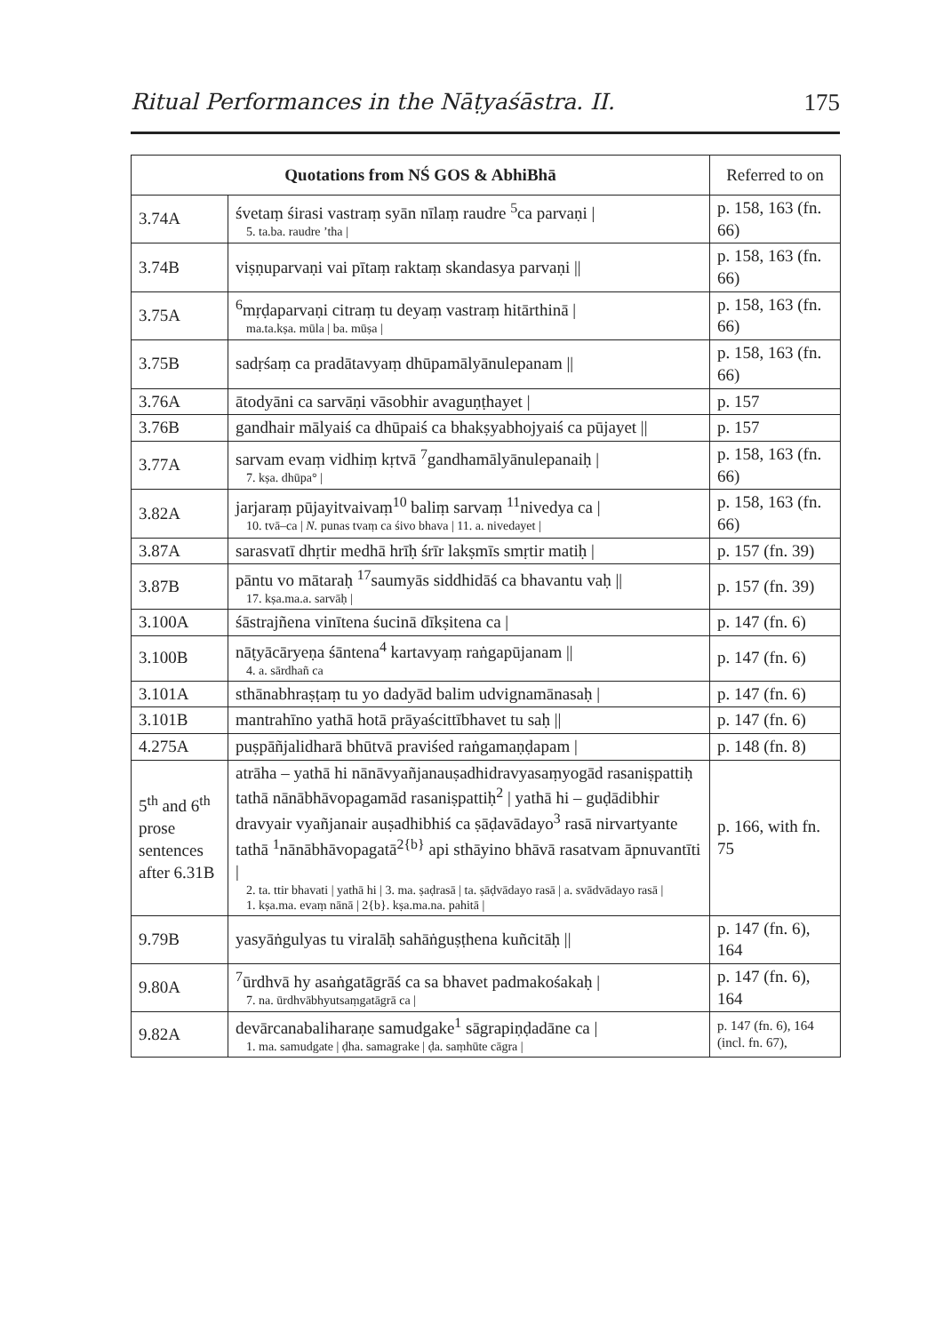Ritual Performances in the Nāṭyaśāstra. II. 175
| Quotations from NŚ GOS & AbhiBhā | | Referred to on |
| --- | --- | --- |
| 3.74A | śvetaṃ śirasi vastraṃ syān nīlaṃ raudre <sup>5</sup>ca parvaṇi / 5. ta.ba. raudre ’tha / | p. 158, 163 (fn. 66) |
| 3.74B | viṣṇuparvaṇi vai pītaṃ raktaṃ skandasya parvaṇi // | p. 158, 163 (fn. 66) |
| 3.75A | <sup>6</sup> mṛḍaparvaṇi citraṃ tu deyaṃ vastraṃ hitārthinā / ma.ta.kṣa. mūla / ba. mūṣa / | p. 158, 163 (fn. 66) |
| 3.75B | sadṛśaṃ ca pradātavyaṃ dhūpamālyānulepanam // | p. 158, 163 (fn. 66) |
| 3.76A | ātodyāni ca sarvāṇi vāsobhir avaguṇṭhayet / | p. 157 |
| 3.76B | gandhair mālyaiś ca dhūpaiś ca bhakṣyabhojyaiś ca pūjayet // | p. 157 |
| 3.77A | sarvam evaṃ vidhiṃ kṛtvā <sup>7</sup>gandhamālyānulepanaiḥ / 7. kṣa. dhūpa° / | p. 158, 163 (fn. 66) |
| 3.82A | jarjaraṃ pūjayitvaivaṃ<sup>10</sup> baliṃ sarvaṃ <sup>11</sup>nivedya ca / 10. tvā–ca / N. punas tvaṃ ca śivo bhava / 11. a. nivedayet / | p. 158, 163 (fn. 66) |
| 3.87A | sarasvatī dhṛtir medhā hrīḥ śrīr lakṣmīs smṛtir matiḥ / | p. 157 (fn. 39) |
| 3.87B | pāntu vo mātaraḥ <sup>17</sup>saumyās siddhidāś ca bhavantu vaḥ // 17. kṣa.ma.a. sarvāḥ / | p. 157 (fn. 39) |
| 3.100A | śāstrajñena vinītena śucinā dīkṣitena ca / | p. 147 (fn. 6) |
| 3.100B | nāṭyācāryeṇa śāntena<sup>4</sup> kartavyaṃ raṅgapūjanam // 4. a. sārdhañ ca | p. 147 (fn. 6) |
| 3.101A | sthānabhraṣṭaṃ tu yo dadyād balim udvignamānasaḥ / | p. 147 (fn. 6) |
| 3.101B | mantrahīno yathā hotā prāyaścittībhavet tu saḥ // | p. 147 (fn. 6) |
| 4.275A | puṣpāñjalidharā bhūtvā praviśed raṅgamaṇḍapam / | p. 148 (fn. 8) |
| 5<sup>th</sup> and 6<sup>th</sup> prose sentences after 6.31B | atrāha – yathā hi nānāvyañjanauṣadhidravyasaṃyogād rasaniṣpattiḥ tathā nānābhāvopagamād rasaniṣpattiḥ<sup>2</sup> / yathā hi – guḍādibhir dravyair vyañjanair auṣadhibhiś ca ṣāḍavādayo<sup>3</sup> rasā nirvartyante tathā <sup>1</sup>nānābhāvopagatā<sup>2{b}</sup> api sthāyino bhāvā rasatvam āpnuvantīti / 2. ta. ttir bhavati / yathā hi / 3. ma. ṣaḍrasā / ta. ṣāḍvādayo rasā / a. svādvādayo rasā / 1. kṣa.ma. evaṃ nānā / 2{b}. kṣa.ma.na. pahitā / | p. 166, with fn. 75 |
| 9.79B | yasyāṅgulyas tu viralāḥ sahāṅguṣṭhena kuñcitāḥ // | p. 147 (fn. 6), 164 |
| 9.80A | <sup>7</sup> ūrdhvā hy asaṅgatāgrāś ca sa bhavet padmakośakaḥ / 7. na. ūrdhvābhyutsaṃgatāgrā ca / | p. 147 (fn. 6), 164 |
| 9.82A | devārcanabaliharaṇe samudgake<sup>1</sup> sāgrapiṇḍadāne ca / 1. ma. samudgate / ḍha. samagrake / ḍa. saṃhūte cāgra / | p. 147 (fn. 6), 164 (incl. fn. 67), |